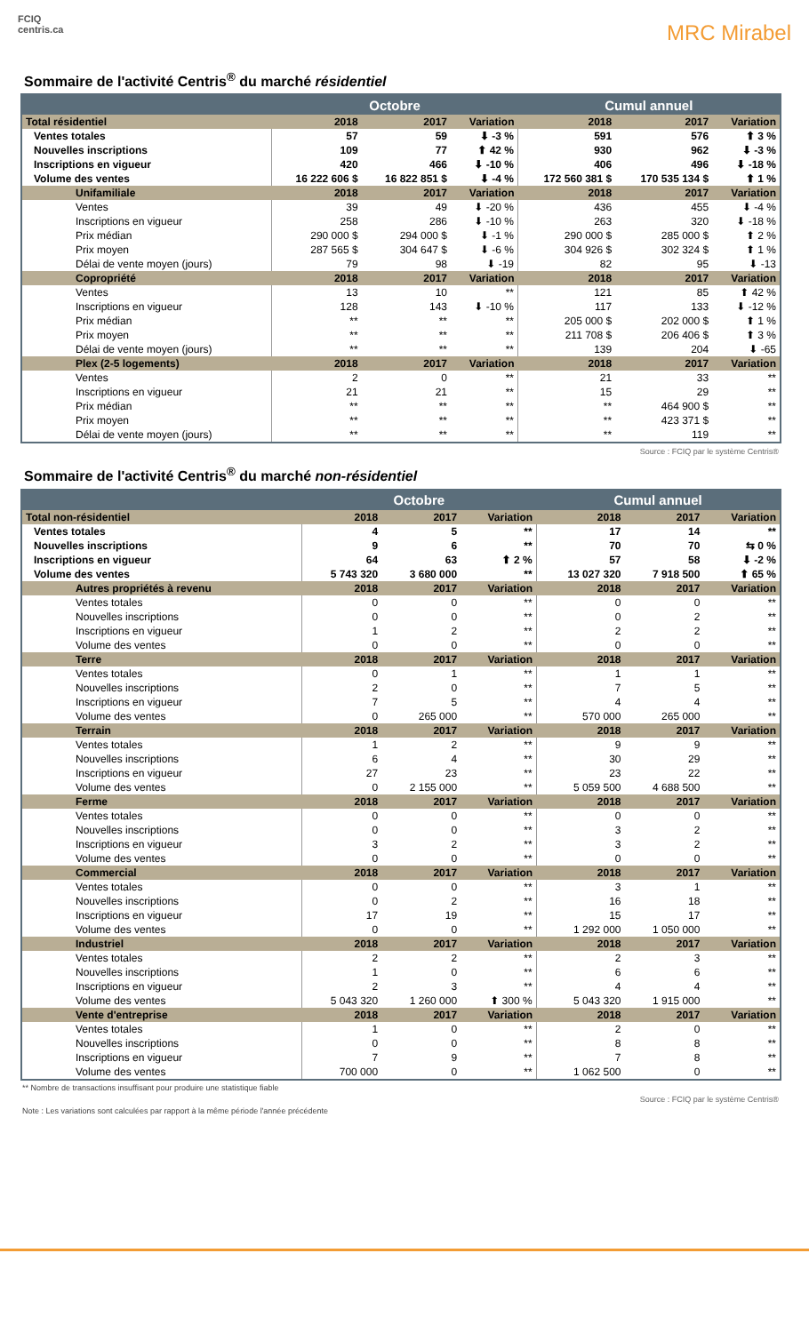FCIQ
centris.ca
MRC Mirabel
Sommaire de l'activité Centris<sup>®</sup> du marché résidentiel
| | Octobre | | | Cumul annuel | | |
| --- | --- | --- | --- | --- | --- | --- |
| Total résidentiel | 2018 | 2017 | Variation | 2018 | 2017 | Variation |
| Ventes totales | 57 | 59 | ⬇ -3 % | 591 | 576 | ⬆ 3 % |
| Nouvelles inscriptions | 109 | 77 | ⬆ 42 % | 930 | 962 | ⬇ -3 % |
| Inscriptions en vigueur | 420 | 466 | ⬇ -10 % | 406 | 496 | ⬇ -18 % |
| Volume des ventes | 16 222 606 $ | 16 822 851 $ | ⬇ -4 % | 172 560 381 $ | 170 535 134 $ | ⬆ 1 % |
| Unifamiliale | 2018 | 2017 | Variation | 2018 | 2017 | Variation |
| Ventes | 39 | 49 | ⬇ -20 % | 436 | 455 | ⬇ -4 % |
| Inscriptions en vigueur | 258 | 286 | ⬇ -10 % | 263 | 320 | ⬇ -18 % |
| Prix médian | 290 000 $ | 294 000 $ | ⬇ -1 % | 290 000 $ | 285 000 $ | ⬆ 2 % |
| Prix moyen | 287 565 $ | 304 647 $ | ⬇ -6 % | 304 926 $ | 302 324 $ | ⬆ 1 % |
| Délai de vente moyen (jours) | 79 | 98 | ⬇ -19 | 82 | 95 | ⬇ -13 |
| Copropriété | 2018 | 2017 | Variation | 2018 | 2017 | Variation |
| Ventes | 13 | 10 | ** | 121 | 85 | ⬆ 42 % |
| Inscriptions en vigueur | 128 | 143 | ⬇ -10 % | 117 | 133 | ⬇ -12 % |
| Prix médian | ** | ** | ** | 205 000 $ | 202 000 $ | ⬆ 1 % |
| Prix moyen | ** | ** | ** | 211 708 $ | 206 406 $ | ⬆ 3 % |
| Délai de vente moyen (jours) | ** | ** | ** | 139 | 204 | ⬇ -65 |
| Plex (2-5 logements) | 2018 | 2017 | Variation | 2018 | 2017 | Variation |
| Ventes | 2 | 0 | ** | 21 | 33 | ** |
| Inscriptions en vigueur | 21 | 21 | ** | 15 | 29 | ** |
| Prix médian | ** | ** | ** | ** | 464 900 $ | ** |
| Prix moyen | ** | ** | ** | ** | 423 371 $ | ** |
| Délai de vente moyen (jours) | ** | ** | ** | ** | 119 | ** |
Source : FCIQ par le système Centris®
Sommaire de l'activité Centris<sup>®</sup> du marché non-résidentiel
| | Octobre | | | Cumul annuel | | |
| --- | --- | --- | --- | --- | --- | --- |
| Total non-résidentiel | 2018 | 2017 | Variation | 2018 | 2017 | Variation |
| Ventes totales | 4 | 5 | ** | 17 | 14 | ** |
| Nouvelles inscriptions | 9 | 6 | ** | 70 | 70 | ⇆ 0 % |
| Inscriptions en vigueur | 64 | 63 | ⬆ 2 % | 57 | 58 | ⬇ -2 % |
| Volume des ventes | 5 743 320 | 3 680 000 | ** | 13 027 320 | 7 918 500 | ⬆ 65 % |
| Autres propriétés à revenu | 2018 | 2017 | Variation | 2018 | 2017 | Variation |
| Ventes totales | 0 | 0 | ** | 0 | 0 | ** |
| Nouvelles inscriptions | 0 | 0 | ** | 0 | 2 | ** |
| Inscriptions en vigueur | 1 | 2 | ** | 2 | 2 | ** |
| Volume des ventes | 0 | 0 | ** | 0 | 0 | ** |
| Terre | 2018 | 2017 | Variation | 2018 | 2017 | Variation |
| Ventes totales | 0 | 1 | ** | 1 | 1 | ** |
| Nouvelles inscriptions | 2 | 0 | ** | 7 | 5 | ** |
| Inscriptions en vigueur | 7 | 5 | ** | 4 | 4 | ** |
| Volume des ventes | 0 | 265 000 | ** | 570 000 | 265 000 | ** |
| Terrain | 2018 | 2017 | Variation | 2018 | 2017 | Variation |
| Ventes totales | 1 | 2 | ** | 9 | 9 | ** |
| Nouvelles inscriptions | 6 | 4 | ** | 30 | 29 | ** |
| Inscriptions en vigueur | 27 | 23 | ** | 23 | 22 | ** |
| Volume des ventes | 0 | 2 155 000 | ** | 5 059 500 | 4 688 500 | ** |
| Ferme | 2018 | 2017 | Variation | 2018 | 2017 | Variation |
| Ventes totales | 0 | 0 | ** | 0 | 0 | ** |
| Nouvelles inscriptions | 0 | 0 | ** | 3 | 2 | ** |
| Inscriptions en vigueur | 3 | 2 | ** | 3 | 2 | ** |
| Volume des ventes | 0 | 0 | ** | 0 | 0 | ** |
| Commercial | 2018 | 2017 | Variation | 2018 | 2017 | Variation |
| Ventes totales | 0 | 0 | ** | 3 | 1 | ** |
| Nouvelles inscriptions | 0 | 2 | ** | 16 | 18 | ** |
| Inscriptions en vigueur | 17 | 19 | ** | 15 | 17 | ** |
| Volume des ventes | 0 | 0 | ** | 1 292 000 | 1 050 000 | ** |
| Industriel | 2018 | 2017 | Variation | 2018 | 2017 | Variation |
| Ventes totales | 2 | 2 | ** | 2 | 3 | ** |
| Nouvelles inscriptions | 1 | 0 | ** | 6 | 6 | ** |
| Inscriptions en vigueur | 2 | 3 | ** | 4 | 4 | ** |
| Volume des ventes | 5 043 320 | 1 260 000 | ⬆ 300 % | 5 043 320 | 1 915 000 | ** |
| Vente d'entreprise | 2018 | 2017 | Variation | 2018 | 2017 | Variation |
| Ventes totales | 1 | 0 | ** | 2 | 0 | ** |
| Nouvelles inscriptions | 0 | 0 | ** | 8 | 8 | ** |
| Inscriptions en vigueur | 7 | 9 | ** | 7 | 8 | ** |
| Volume des ventes | 700 000 | 0 | ** | 1 062 500 | 0 | ** |
** Nombre de transactions insuffisant pour produire une statistique fiable
Source : FCIQ par le système Centris®
Note : Les variations sont calculées par rapport à la même période l'année précédente